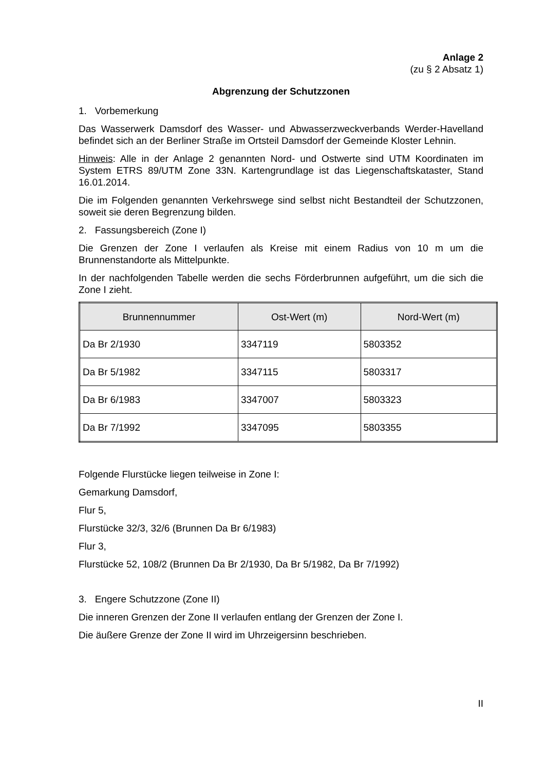Anlage 2
(zu § 2 Absatz 1)
Abgrenzung der Schutzzonen
1. Vorbemerkung
Das Wasserwerk Damsdorf des Wasser- und Abwasserzweckverbands Werder-Havelland befindet sich an der Berliner Straße im Ortsteil Damsdorf der Gemeinde Kloster Lehnin.
Hinweis: Alle in der Anlage 2 genannten Nord- und Ostwerte sind UTM Koordinaten im System ETRS 89/UTM Zone 33N. Kartengrundlage ist das Liegenschaftskataster, Stand 16.01.2014.
Die im Folgenden genannten Verkehrswege sind selbst nicht Bestandteil der Schutzzonen, soweit sie deren Begrenzung bilden.
2. Fassungsbereich (Zone I)
Die Grenzen der Zone I verlaufen als Kreise mit einem Radius von 10 m um die Brunnenstandorte als Mittelpunkte.
In der nachfolgenden Tabelle werden die sechs Förderbrunnen aufgeführt, um die sich die Zone I zieht.
| Brunnennummer | Ost-Wert (m) | Nord-Wert (m) |
| --- | --- | --- |
| Da Br 2/1930 | 3347119 | 5803352 |
| Da Br 5/1982 | 3347115 | 5803317 |
| Da Br 6/1983 | 3347007 | 5803323 |
| Da Br 7/1992 | 3347095 | 5803355 |
Folgende Flurstücke liegen teilweise in Zone I:
Gemarkung Damsdorf,
Flur 5,
Flurstücke 32/3, 32/6 (Brunnen Da Br 6/1983)
Flur 3,
Flurstücke 52, 108/2 (Brunnen Da Br 2/1930, Da Br 5/1982, Da Br 7/1992)
3. Engere Schutzzone (Zone II)
Die inneren Grenzen der Zone II verlaufen entlang der Grenzen der Zone I.
Die äußere Grenze der Zone II wird im Uhrzeigersinn beschrieben.
II